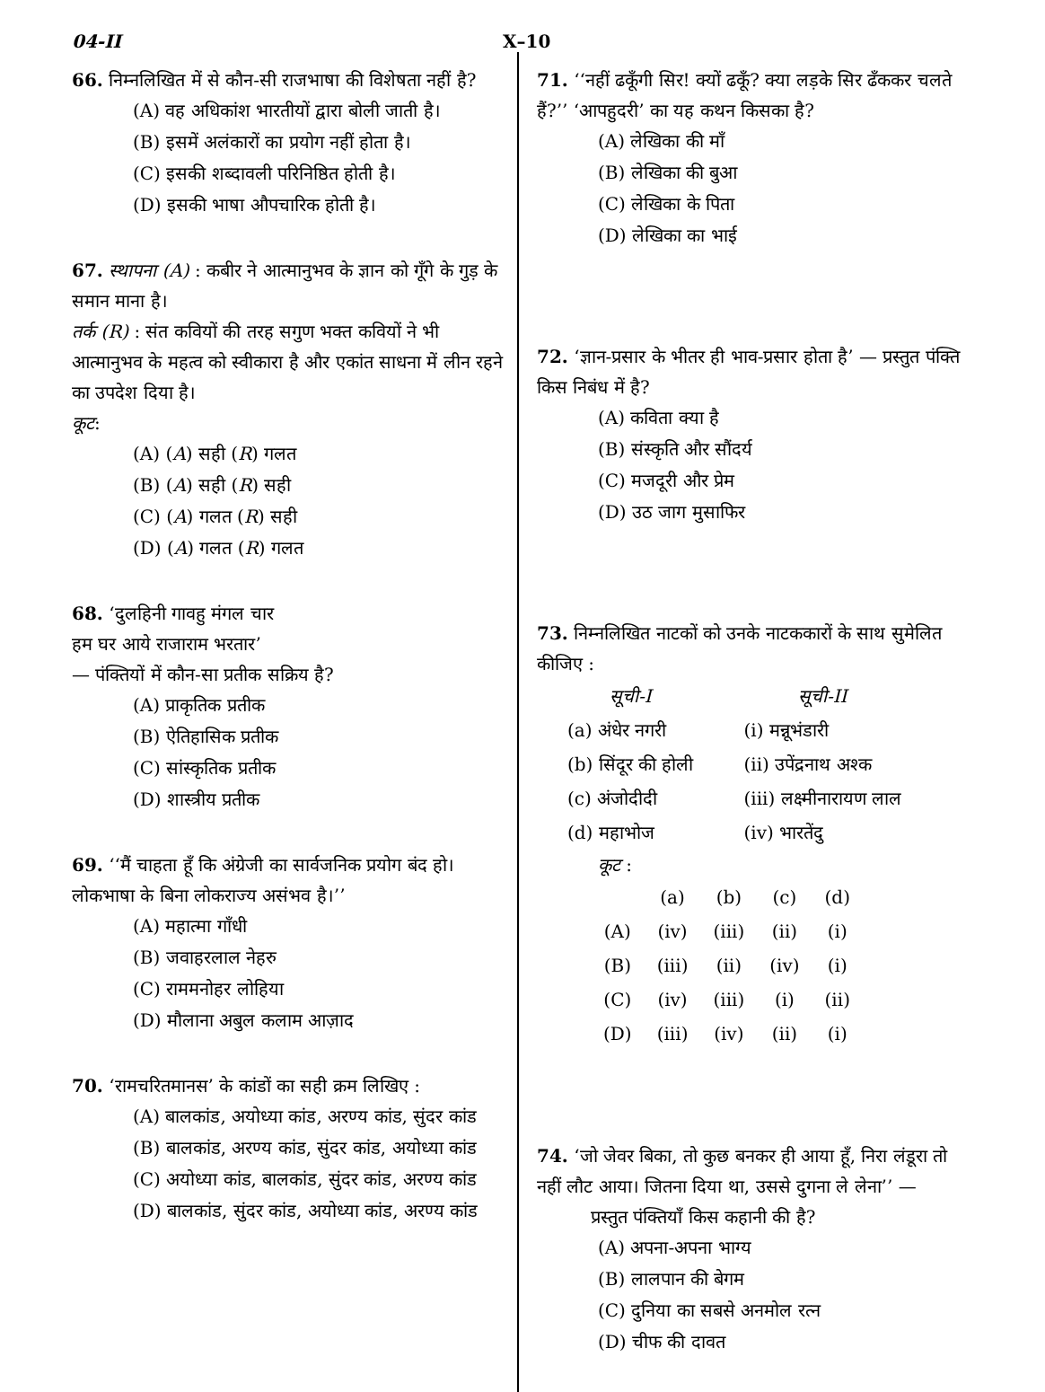04-II X–10
66. निम्नलिखित में से कौन-सी राजभाषा की विशेषता नहीं है?
(A) वह अधिकांश भारतीयों द्वारा बोली जाती है।
(B) इसमें अलंकारों का प्रयोग नहीं होता है।
(C) इसकी शब्दावली परिनिष्ठित होती है।
(D) इसकी भाषा औपचारिक होती है।
67. स्थापना (A) : कबीर ने आत्मानुभव के ज्ञान को गूँगे के गुड़ के समान माना है।
तर्क (R) : संत कवियों की तरह सगुण भक्त कवियों ने भी आत्मानुभव के महत्व को स्वीकारा है और एकांत साधना में लीन रहने का उपदेश दिया है।
कूट:
(A) (A) सही (R) गलत
(B) (A) सही (R) सही
(C) (A) गलत (R) सही
(D) (A) गलत (R) गलत
68. ‘दुलहिनी गावहु मंगल चार
हम घर आये राजाराम भरतार’
— पंक्तियों में कौन-सा प्रतीक सक्रिय है?
(A) प्राकृतिक प्रतीक
(B) ऐतिहासिक प्रतीक
(C) सांस्कृतिक प्रतीक
(D) शास्त्रीय प्रतीक
69. ‘‘मैं चाहता हूँ कि अंग्रेजी का सार्वजनिक प्रयोग बंद हो। लोकभाषा के बिना लोकराज्य असंभव है।’’
(A) महात्मा गाँधी
(B) जवाहरलाल नेहरु
(C) राममनोहर लोहिया
(D) मौलाना अबुल कलाम आज़ाद
70. ‘रामचरितमानस’ के कांडों का सही क्रम लिखिए :
(A) बालकांड, अयोध्या कांड, अरण्य कांड, सुंदर कांड
(B) बालकांड, अरण्य कांड, सुंदर कांड, अयोध्या कांड
(C) अयोध्या कांड, बालकांड, सुंदर कांड, अरण्य कांड
(D) बालकांड, सुंदर कांड, अयोध्या कांड, अरण्य कांड
71. ‘‘नहीं ढकूँगी सिर! क्यों ढकूँ? क्या लड़के सिर ढँककर चलते हैं?’’ ‘आपहुदरी’ का यह कथन किसका है?
(A) लेखिका की माँ
(B) लेखिका की बुआ
(C) लेखिका के पिता
(D) लेखिका का भाई
72. ‘ज्ञान-प्रसार के भीतर ही भाव-प्रसार होता है’ — प्रस्तुत पंक्ति किस निबंध में है?
(A) कविता क्या है
(B) संस्कृति और सौंदर्य
(C) मजदूरी और प्रेम
(D) उठ जाग मुसाफिर
73. निम्नलिखित नाटकों को उनके नाटककारों के साथ सुमेलित कीजिए :
| सूची-I | | सूची-II |
| (a) अंधेर नगरी | | (i) मन्नूभंडारी |
| (b) सिंदूर की होली | | (ii) उपेंद्रनाथ अश्क |
| (c) अंजोदीदी | | (iii) लक्ष्मीनारायण लाल |
| (d) महाभोज | | (iv) भारतेंदु |
कूट :
| | (a) | (b) | (c) | (d) |
| (A) | (iv) | (iii) | (ii) | (i) |
| (B) | (iii) | (ii) | (iv) | (i) |
| (C) | (iv) | (iii) | (i) | (ii) |
| (D) | (iii) | (iv) | (ii) | (i) |
74. ‘जो जेवर बिका, तो कुछ बनकर ही आया हूँ, निरा लंडूरा तो नहीं लौट आया। जितना दिया था, उससे दुगना ले लेना’’ —
प्रस्तुत पंक्तियाँ किस कहानी की है?
(A) अपना-अपना भाग्य
(B) लालपान की बेगम
(C) दुनिया का सबसे अनमोल रत्न
(D) चीफ की दावत